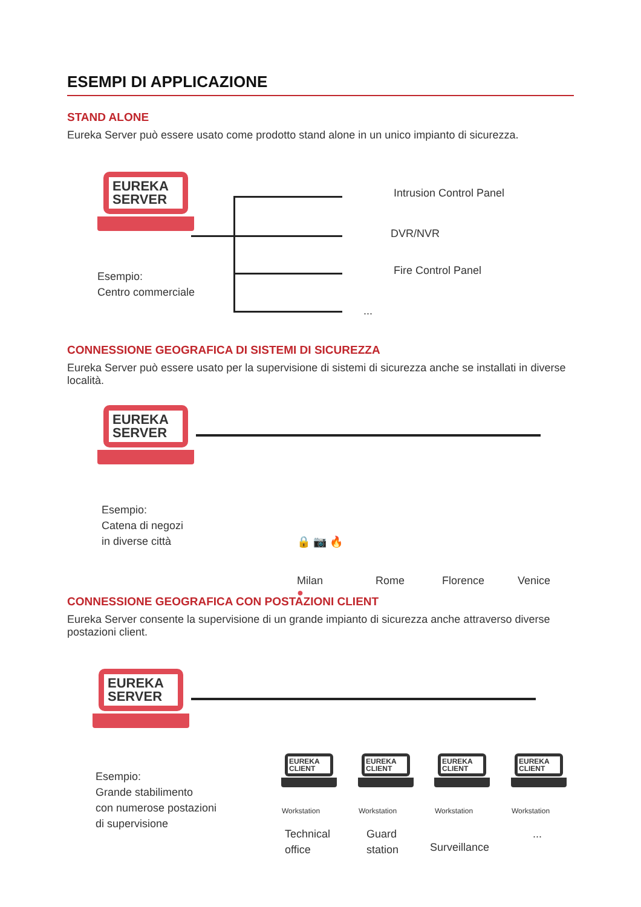ESEMPI DI APPLICAZIONE
STAND ALONE
Eureka Server può essere usato come prodotto stand alone in un unico impianto di sicurezza.
EUREKA
SERVER
Esempio:
Centro commerciale
Intrusion Control Panel
DVR/NVR
Fire Control Panel
...
CONNESSIONE GEOGRAFICA DI SISTEMI DI SICUREZZA
Eureka Server può essere usato per la supervisione di sistemi di sicurezza anche se installati in diverse località.
EUREKA
SERVER
Esempio:
Catena di negozi
in diverse città
🔒 📷 🔥
●
Milan Rome Florence Venice
CONNESSIONE GEOGRAFICA CON POSTAZIONI CLIENT
Eureka Server consente la supervisione di un grande impianto di sicurezza anche attraverso diverse postazioni client.
EUREKA
SERVER
Esempio:
Grande stabilimento
con numerose postazioni
di supervisione
EUREKA
CLIENT
EUREKA
CLIENT
EUREKA
CLIENT
EUREKA
CLIENT
Workstation Workstation Workstation Workstation
Technical
office
Guard
station
Surveillance
...